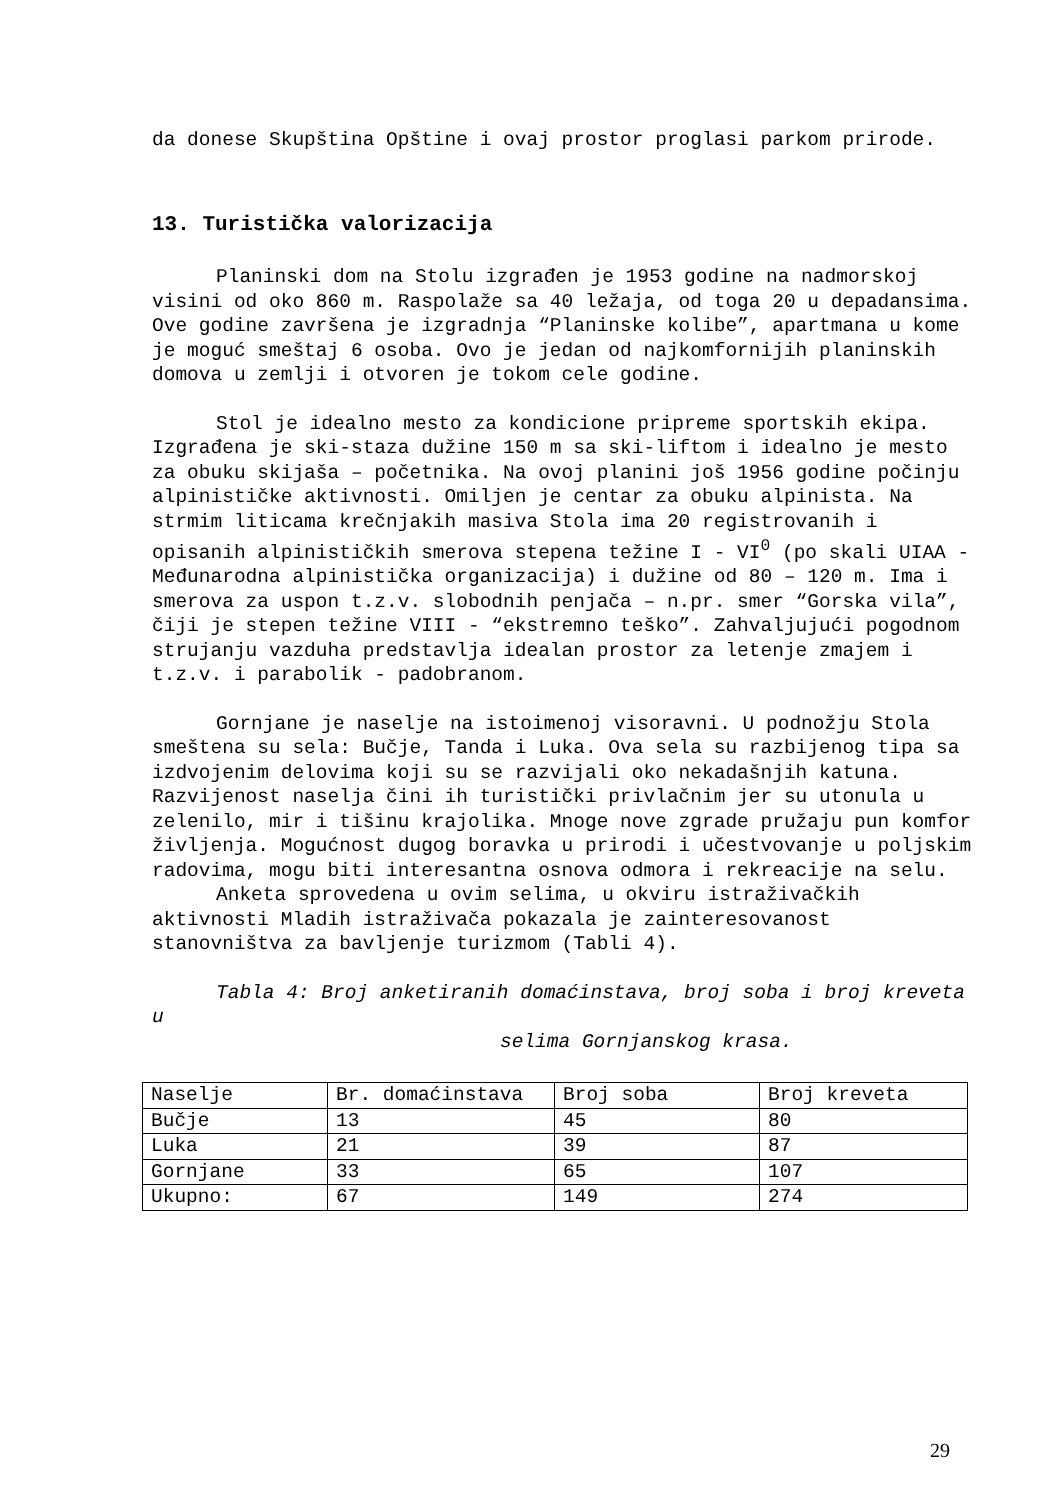da donese Skupština Opštine i ovaj prostor proglasi parkom prirode.
13. Turistička valorizacija
Planinski dom na Stolu izgrađen je 1953 godine na nadmorskoj visini od oko 860 m. Raspolaže sa 40 ležaja, od toga 20 u depadansima. Ove godine završena je izgradnja “Planinske kolibe”, apartmana u kome je moguć smeštaj 6 osoba. Ovo je jedan od najkomfornijih planinskih domova u zemlji i otvoren je tokom cele godine.
Stol je idealno mesto za kondicione pripreme sportskih ekipa. Izgrađena je ski-staza dužine 150 m sa ski-liftom i idealno je mesto za obuku skijaša – početnika. Na ovoj planini još 1956 godine počinju alpinističke aktivnosti. Omiljen je centar za obuku alpinista. Na strmim liticama krečnjakih masiva Stola ima 20 registrovanih i opisanih alpinističkih smerova stepena težine I - VI<sup>0</sup> (po skali UIAA - Međunarodna alpinistička organizacija) i dužine od 80 – 120 m. Ima i smerova za uspon t.z.v. slobodnih penjača – n.pr. smer “Gorska vila”, čiji je stepen težine VIII - “ekstremno teško”. Zahvaljujući pogodnom strujanju vazduha predstavlja idealan prostor za letenje zmajem i t.z.v. i parabolik - padobranom.
Gornjane je naselje na istoimenoj visoravni. U podnožju Stola smeštena su sela: Bučje, Tanda i Luka. Ova sela su razbijenog tipa sa izdvojenim delovima koji su se razvijali oko nekadašnjih katuna. Razvijenost naselja čini ih turistički privlačnim jer su utonula u zelenilo, mir i tišinu krajolika. Mnoge nove zgrade pružaju pun komfor življenja. Mogućnost dugog boravka u prirodi i učestvovanje u poljskim radovima, mogu biti interesantna osnova odmora i rekreacije na selu.
Anketa sprovedena u ovim selima, u okviru istraživačkih aktivnosti Mladih istraživača pokazala je zainteresovanost stanovništva za bavljenje turizmom (Tabli 4).
Tabla 4: Broj anketiranih domaćinstava, broj soba i broj kreveta u
selima Gornjanskog krasa.
| Naselje | Br. domaćinstava | Broj soba | Broj kreveta |
| Bučje | 13 | 45 | 80 |
| Luka | 21 | 39 | 87 |
| Gornjane | 33 | 65 | 107 |
| Ukupno: | 67 | 149 | 274 |
29